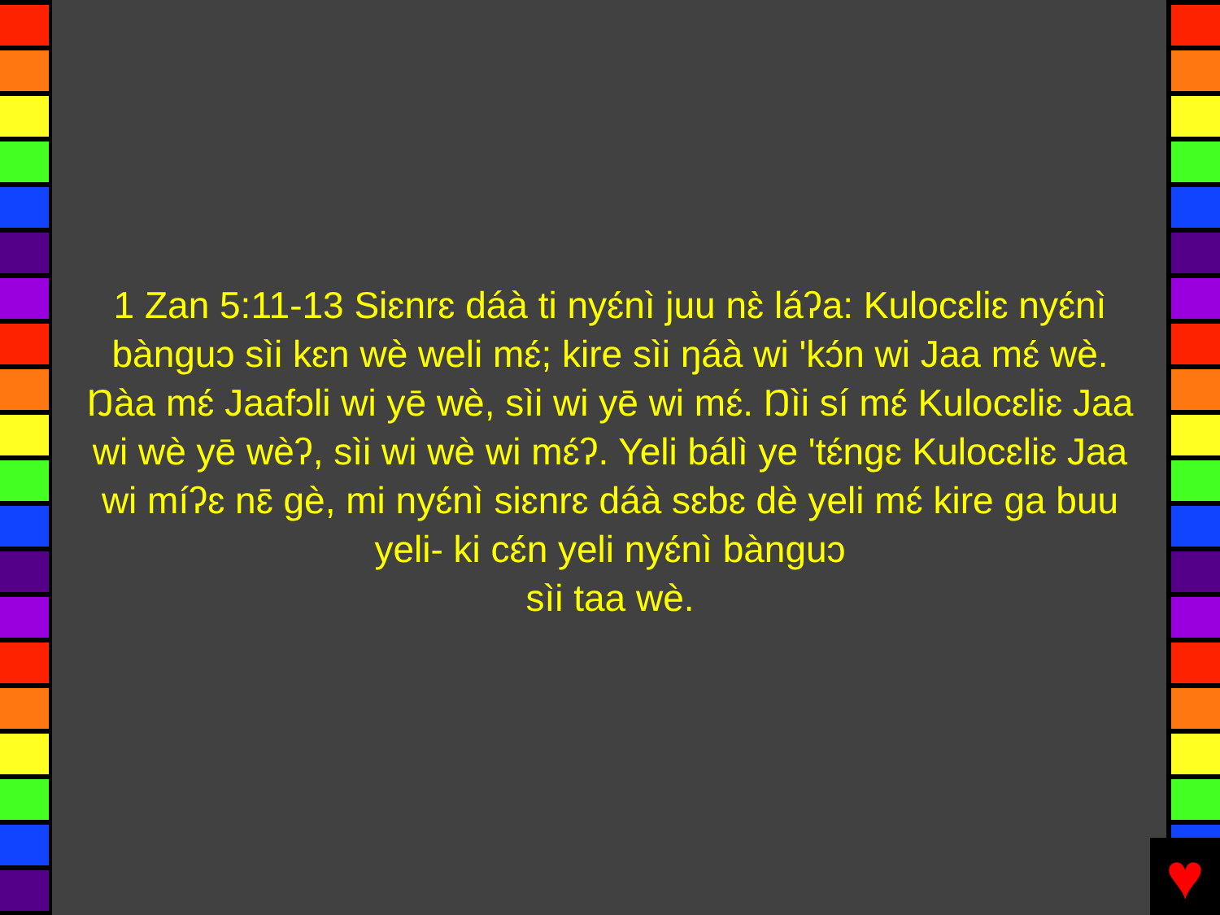♥
1 Zan 5:11-13 Siɛnrɛ dáà ti nyɛ́nì juu nɛ̀ láʔa: Kulocɛliɛ nyɛ́nì bànguɔ sìi kɛn wè weli mɛ́; kire sìi ŋáà wi 'kɔ́n wi Jaa mɛ́ wè. Ŋàa mɛ́ Jaafɔli wi yē wè, sìi wi yē wi mɛ́. Ŋìi sí mɛ́ Kulocɛliɛ Jaa wi wè yē wèʔ, sìi wi wè wi mɛ́ʔ. Yeli bálì ye 'tɛ́ngɛ Kulocɛliɛ Jaa wi míʔɛ nɛ̄ gè, mi nyɛ́nì siɛnrɛ dáà sɛbɛ dè yeli mɛ́ kire ga buu yeli- ki cɛ́n yeli nyɛ́nì bànguɔ
sìi taa wè.